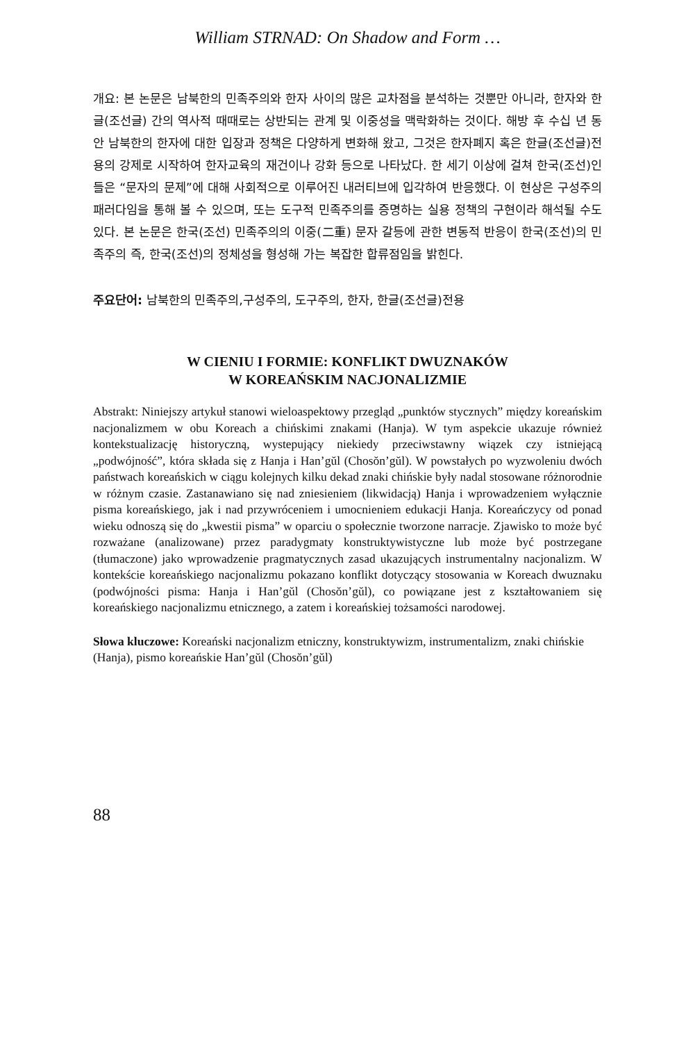William STRNAD: On Shadow and Form …
개요: 본 논문은 남북한의 민족주의와 한자 사이의 많은 교차점을 분석하는 것뿐만 아니라, 한자와 한글(조선글) 간의 역사적 때때로는 상반되는 관계 및 이중성을 맥락화하는 것이다. 해방 후 수십 년 동안 남북한의 한자에 대한 입장과 정책은 다양하게 변화해 왔고, 그것은 한자폐지 혹은 한글(조선글)전용의 강제로 시작하여 한자교육의 재건이나 강화 등으로 나타났다. 한 세기 이상에 걸쳐 한국(조선)인들은 “문자의 문제”에 대해 사회적으로 이루어진 내러티브에 입각하여 반응했다. 이 현상은 구성주의 패러다임을 통해 볼 수 있으며, 또는 도구적 민족주의를 증명하는 실용 정책의 구현이라 해석될 수도 있다. 본 논문은 한국(조선) 민족주의의 이중(二重) 문자 갈등에 관한 변동적 반응이 한국(조선)의 민족주의 즉, 한국(조선)의 정체성을 형성해 가는 복잡한 합류점임을 밝힌다.
주요단어: 남북한의 민족주의,구성주의, 도구주의, 한자, 한글(조선글)전용
W CIENIU I FORMIE: KONFLIKT DWUZNAKÓW
W KOREAŃSKIM NACJONALIZMIE
Abstrakt: Niniejszy artykuł stanowi wieloaspektowy przegląd „punktów stycznych” między koreańskim nacjonalizmem w obu Koreach a chińskimi znakami (Hanja). W tym aspekcie ukazuje również kontekstualizację historyczną, wystepujący niekiedy przeciwstawny wiązek czy istniejącą „podwójność”, która składa się z Hanja i Han’gŭl (Chosŏn’gŭl). W powstałych po wyzwoleniu dwóch państwach koreańskich w ciągu kolejnych kilku dekad znaki chińskie były nadal stosowane różnorodnie w różnym czasie. Zastanawiano się nad zniesieniem (likwidacją) Hanja i wprowadzeniem wyłącznie pisma koreańskiego, jak i nad przywróceniem i umocnieniem edukacji Hanja. Koreańczycy od ponad wieku odnoszą się do „kwestii pisma” w oparciu o społecznie tworzone narracje. Zjawisko to może być rozważane (analizowane) przez paradygmaty konstruktywistyczne lub może być postrzegane (tłumaczone) jako wprowadzenie pragmatycznych zasad ukazujących instrumentalny nacjonalizm. W kontekście koreańskiego nacjonalizmu pokazano konflikt dotyczący stosowania w Koreach dwuznaku (podwójności pisma: Hanja i Han’gŭl (Chosŏn’gŭl), co powiązane jest z kształtowaniem się koreańskiego nacjonalizmu etnicznego, a zatem i koreańskiej tożsamości narodowej.
Słowa kluczowe: Koreański nacjonalizm etniczny, konstruktywizm, instrumentalizm, znaki chińskie (Hanja), pismo koreańskie Han’gŭl (Chosŏn’gŭl)
88